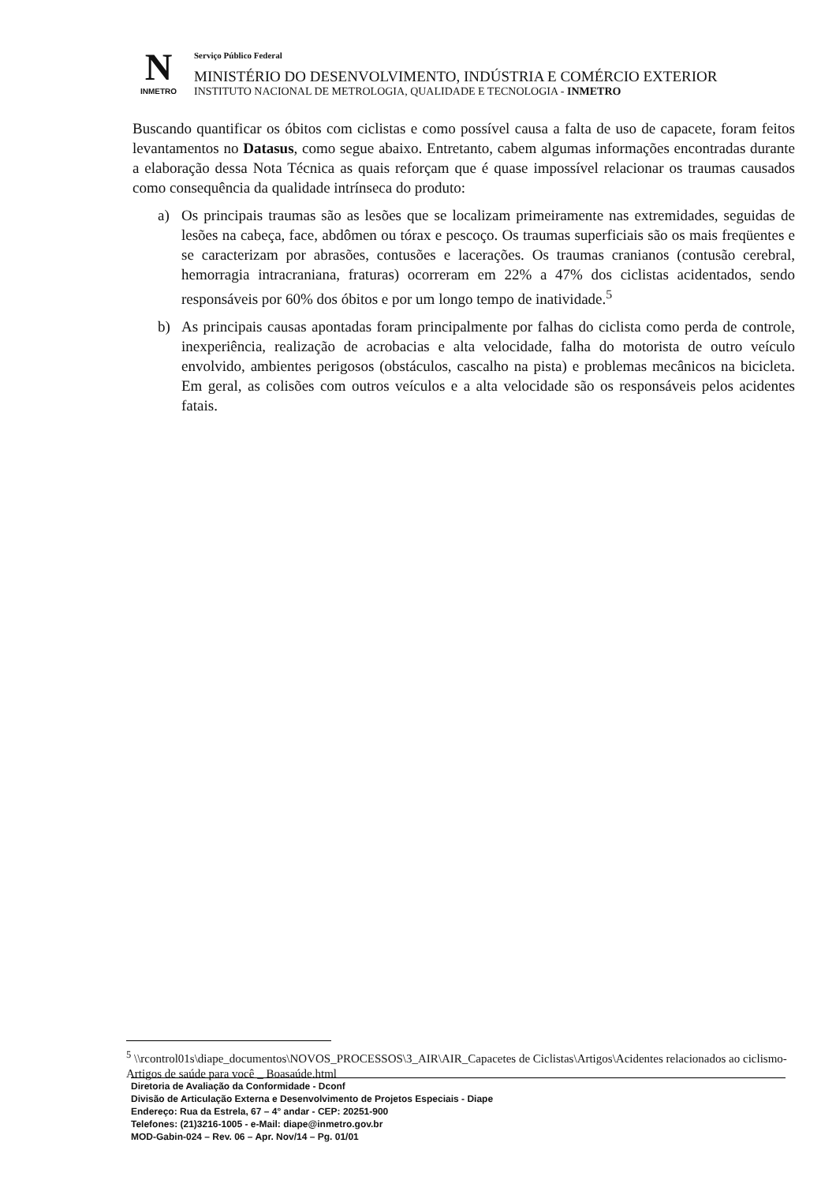N
INMETRO
Serviço Público Federal
MINISTÉRIO DO DESENVOLVIMENTO, INDÚSTRIA E COMÉRCIO EXTERIOR
INSTITUTO NACIONAL DE METROLOGIA, QUALIDADE E TECNOLOGIA - INMETRO
Buscando quantificar os óbitos com ciclistas e como possível causa a falta de uso de capacete, foram feitos levantamentos no Datasus, como segue abaixo. Entretanto, cabem algumas informações encontradas durante a elaboração dessa Nota Técnica as quais reforçam que é quase impossível relacionar os traumas causados como consequência da qualidade intrínseca do produto:
a) Os principais traumas são as lesões que se localizam primeiramente nas extremidades, seguidas de lesões na cabeça, face, abdômen ou tórax e pescoço. Os traumas superficiais são os mais freqüentes e se caracterizam por abrasões, contusões e lacerações. Os traumas cranianos (contusão cerebral, hemorragia intracraniana, fraturas) ocorreram em 22% a 47% dos ciclistas acidentados, sendo responsáveis por 60% dos óbitos e por um longo tempo de inatividade.<sup>5</sup>
b) As principais causas apontadas foram principalmente por falhas do ciclista como perda de controle, inexperiência, realização de acrobacias e alta velocidade, falha do motorista de outro veículo envolvido, ambientes perigosos (obstáculos, cascalho na pista) e problemas mecânicos na bicicleta. Em geral, as colisões com outros veículos e a alta velocidade são os responsáveis pelos acidentes fatais.
<sup>5</sup> \\rcontrol01s\diape_documentos\NOVOS_PROCESSOS\3_AIR\AIR_Capacetes de Ciclistas\Artigos\Acidentes relacionados ao ciclismo- Artigos de saúde para você _ Boasaúde.html
Diretoria de Avaliação da Conformidade - Dconf
Divisão de Articulação Externa e Desenvolvimento de Projetos Especiais - Diape
Endereço: Rua da Estrela, 67 – 4° andar - CEP: 20251-900
Telefones: (21)3216-1005 - e-Mail: diape@inmetro.gov.br
MOD-Gabin-024 – Rev. 06 – Apr. Nov/14 – Pg. 01/01